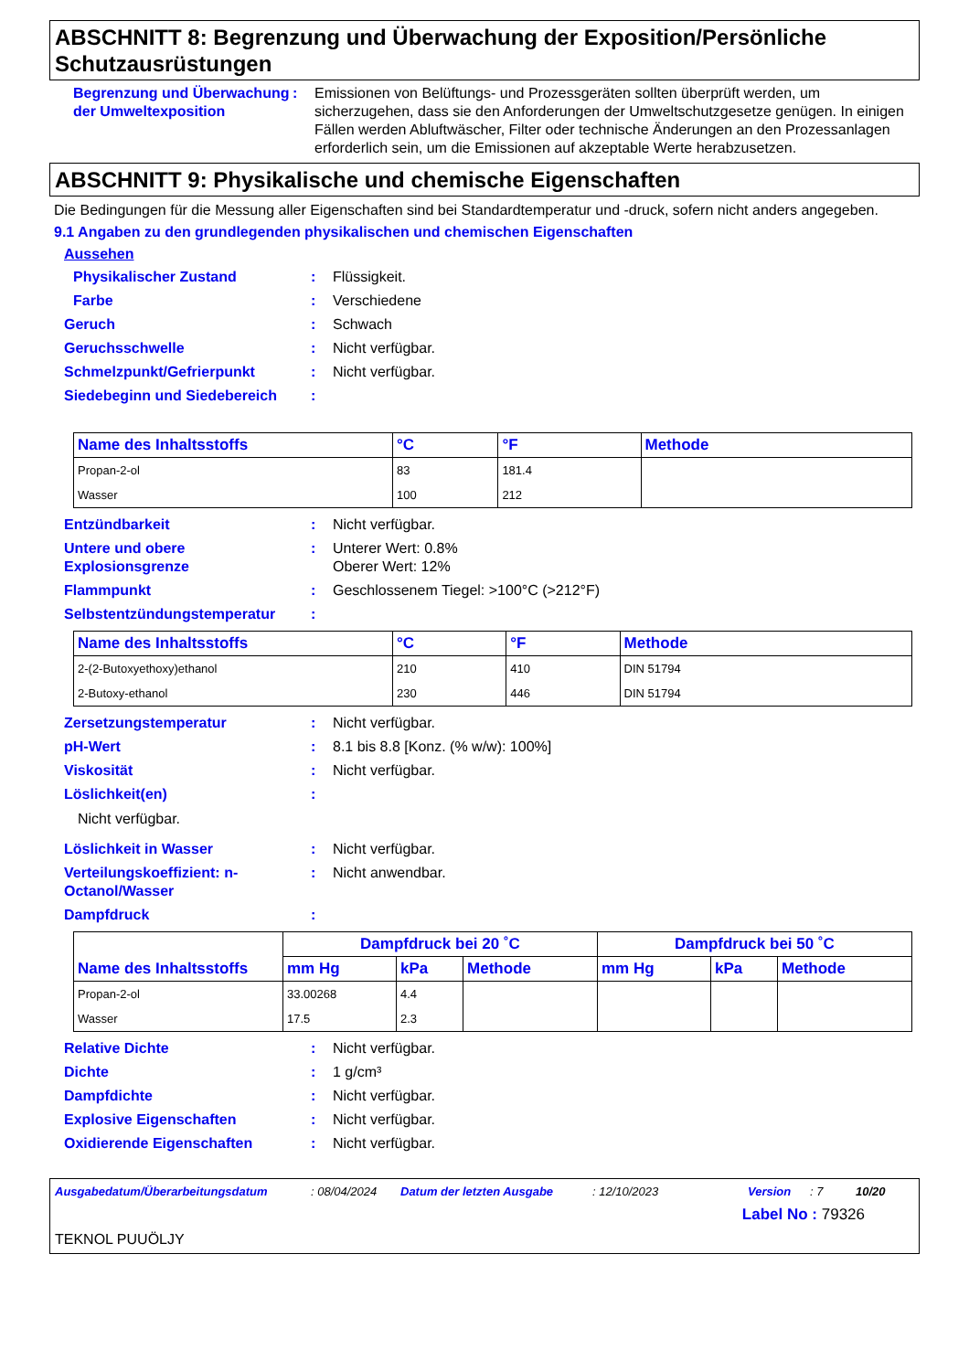ABSCHNITT 8: Begrenzung und Überwachung der Exposition/Persönliche Schutzausrüstungen
Begrenzung und Überwachung der Umweltexposition
: Emissionen von Belüftungs- und Prozessgeräten sollten überprüft werden, um sicherzugehen, dass sie den Anforderungen der Umweltschutzgesetze genügen. In einigen Fällen werden Abluftwäscher, Filter oder technische Änderungen an den Prozessanlagen erforderlich sein, um die Emissionen auf akzeptable Werte herabzusetzen.
ABSCHNITT 9: Physikalische und chemische Eigenschaften
Die Bedingungen für die Messung aller Eigenschaften sind bei Standardtemperatur und -druck, sofern nicht anders angegeben.
9.1 Angaben zu den grundlegenden physikalischen und chemischen Eigenschaften
Aussehen
Physikalischer Zustand : Flüssigkeit.
Farbe : Verschiedene
Geruch : Schwach
Geruchsschwelle : Nicht verfügbar.
Schmelzpunkt/Gefrierpunkt : Nicht verfügbar.
Siedebeginn und Siedebereich :
| Name des Inhaltsstoffs | °C | °F | Methode |
| --- | --- | --- | --- |
| Propan-2-ol | 83 | 181.4 | |
| Wasser | 100 | 212 | |
Entzündbarkeit : Nicht verfügbar.
Untere und obere Explosionsgrenze
: Unterer Wert: 0.8%
Oberer Wert: 12%
Flammpunkt : Geschlossenem Tiegel: >100°C (>212°F)
Selbstentzündungstemperatur :
| Name des Inhaltsstoffs | °C | °F | Methode |
| --- | --- | --- | --- |
| 2-(2-Butoxyethoxy)ethanol | 210 | 410 | DIN 51794 |
| 2-Butoxy-ethanol | 230 | 446 | DIN 51794 |
Zersetzungstemperatur : Nicht verfügbar.
pH-Wert : 8.1 bis 8.8 [Konz. (% w/w): 100%]
Viskosität : Nicht verfügbar.
Löslichkeit(en) :
Nicht verfügbar.
Löslichkeit in Wasser : Nicht verfügbar.
Verteilungskoeffizient: n-Octanol/Wasser
: Nicht anwendbar.
Dampfdruck :
| Name des Inhaltsstoffs | Dampfdruck bei 20 ˚C | | | Dampfdruck bei 50 ˚C | | |
| --- | --- | --- | --- | --- | --- | --- |
| | mm Hg | kPa | Methode | mm Hg | kPa | Methode |
| Propan-2-ol | 33.00268 | 4.4 | | | | |
| Wasser | 17.5 | 2.3 | | | | |
Relative Dichte : Nicht verfügbar.
Dichte : 1 g/cm³
Dampfdichte : Nicht verfügbar.
Explosive Eigenschaften : Nicht verfügbar.
Oxidierende Eigenschaften : Nicht verfügbar.
Ausgabedatum/Überarbeitungsdatum: 08/04/2024 Datum der letzten Ausgabe: 12/10/2023 Version: 7 10/20
Label No : 79326
TEKNOL PUUÖLJY